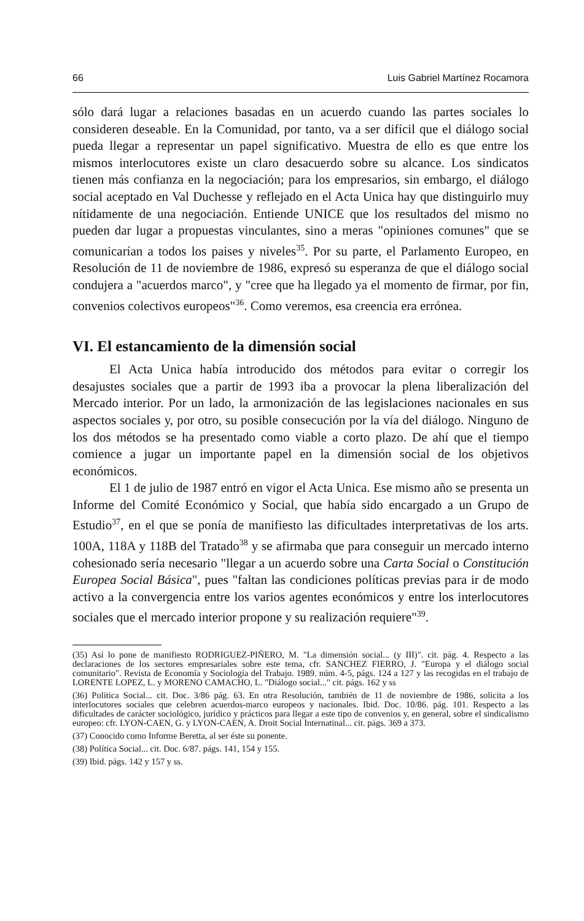66 Luis Gabriel Martínez Rocamora
sólo dará lugar a relaciones basadas en un acuerdo cuando las partes sociales lo consideren deseable. En la Comunidad, por tanto, va a ser difícil que el diálogo social pueda llegar a representar un papel significativo. Muestra de ello es que entre los mismos interlocutores existe un claro desacuerdo sobre su alcance. Los sindicatos tienen más confianza en la negociación; para los empresarios, sin embargo, el diálogo social aceptado en Val Duchesse y reflejado en el Acta Unica hay que distinguirlo muy nítidamente de una negociación. Entiende UNICE que los resultados del mismo no pueden dar lugar a propuestas vinculantes, sino a meras "opiniones comunes" que se comunicarían a todos los paises y niveles<sup>35</sup>. Por su parte, el Parlamento Europeo, en Resolución de 11 de noviembre de 1986, expresó su esperanza de que el diálogo social condujera a "acuerdos marco", y "cree que ha llegado ya el momento de firmar, por fin, convenios colectivos europeos"<sup>36</sup>. Como veremos, esa creencia era errónea.
VI. El estancamiento de la dimensión social
El Acta Unica había introducido dos métodos para evitar o corregir los desajustes sociales que a partir de 1993 iba a provocar la plena liberalización del Mercado interior. Por un lado, la armonización de las legislaciones nacionales en sus aspectos sociales y, por otro, su posible consecución por la vía del diálogo. Ninguno de los dos métodos se ha presentado como viable a corto plazo. De ahí que el tiempo comience a jugar un importante papel en la dimensión social de los objetivos económicos.
El 1 de julio de 1987 entró en vigor el Acta Unica. Ese mismo año se presenta un Informe del Comité Económico y Social, que había sido encargado a un Grupo de Estudio<sup>37</sup>, en el que se ponía de manifiesto las dificultades interpretativas de los arts. 100A, 118A y 118B del Tratado<sup>38</sup> y se afirmaba que para conseguir un mercado interno cohesionado sería necesario "llegar a un acuerdo sobre una Carta Social o Constitución Europea Social Básica", pues "faltan las condiciones políticas previas para ir de modo activo a la convergencia entre los varios agentes económicos y entre los interlocutores sociales que el mercado interior propone y su realización requiere"<sup>39</sup>.
(35) Así lo pone de manifiesto RODRIGUEZ-PIÑERO, M. "La dimensión social... (y III)". cit. pág. 4. Respecto a las declaraciones de los sectores empresariales sobre este tema, cfr. SANCHEZ FIERRO, J. "Europa y el diálogo social comunitario". Revista de Economía y Sociología del Trabajo. 1989. núm. 4-5, págs. 124 a 127 y las recogidas en el trabajo de LORENTE LOPEZ, L. y MORENO CAMACHO, L. "Diálogo social..." cit. págs. 162 y ss
(36) Política Social... cit. Doc. 3/86 pág. 63. En otra Resolución, también de 11 de noviembre de 1986, solicita a los interlocutores sociales que celebren acuerdos-marco europeos y nacionales. Ibid. Doc. 10/86. pág. 101. Respecto a las dificultades de carácter sociológico, jurídico y prácticos para llegar a este tipo de convenios y, en general, sobre el sindicalismo europeo: cfr. LYON-CAEN, G. y LYON-CAEN, A. Droit Social Internatinal... cit. págs. 369 a 373.
(37) Conocido como Informe Beretta, al ser éste su ponente.
(38) Política Social... cit. Doc. 6/87. págs. 141, 154 y 155.
(39) Ibid. págs. 142 y 157 y ss.